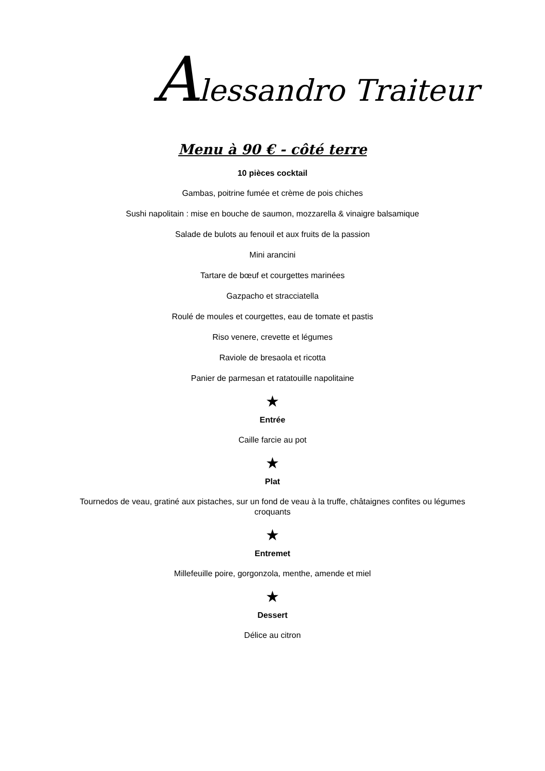Alessandro Traiteur
Menu à 90 € - côté terre
10 pièces cocktail
Gambas, poitrine fumée et crème de pois chiches
Sushi napolitain : mise en bouche de saumon, mozzarella & vinaigre balsamique
Salade de bulots au fenouil et aux fruits de la passion
Mini arancini
Tartare de bœuf et courgettes marinées
Gazpacho et stracciatella
Roulé de moules et courgettes, eau de tomate et pastis
Riso venere, crevette et légumes
Raviole de bresaola et ricotta
Panier de parmesan et ratatouille napolitaine
★
Entrée
Caille farcie au pot
★
Plat
Tournedos de veau, gratiné aux pistaches, sur un fond de veau à la truffe, châtaignes confites ou légumes croquants
★
Entremet
Millefeuille poire, gorgonzola, menthe, amende et miel
★
Dessert
Délice au citron